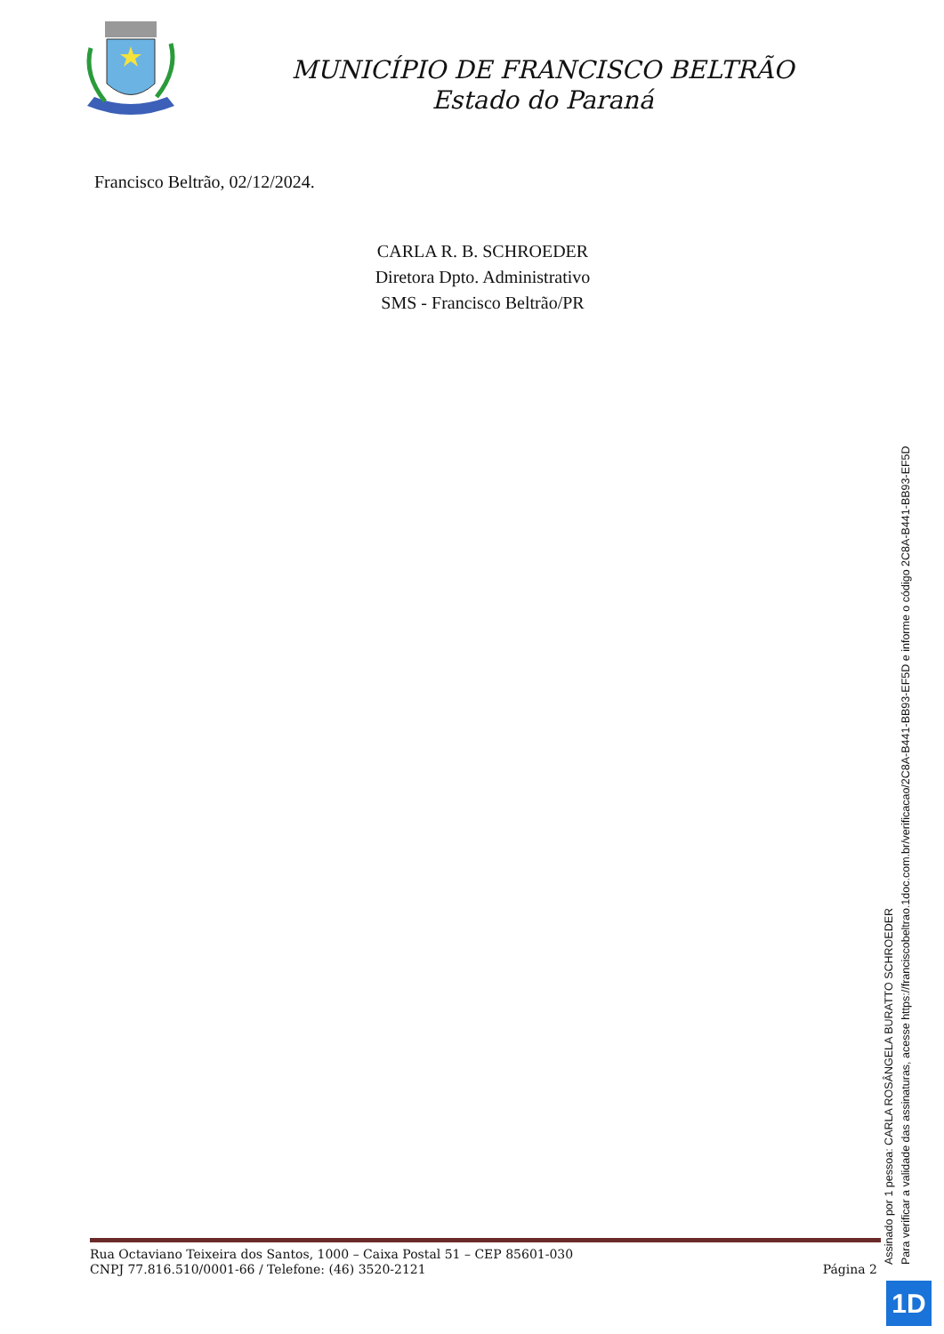MUNICÍPIO DE FRANCISCO BELTRÃO
Estado do Paraná
Francisco Beltrão, 02/12/2024.
CARLA R. B. SCHROEDER
Diretora Dpto. Administrativo
SMS - Francisco Beltrão/PR
Rua Octaviano Teixeira dos Santos, 1000 – Caixa Postal 51 – CEP 85601-030
CNPJ 77.816.510/0001-66 / Telefone: (46) 3520-2121
Página 2
Assinado por 1 pessoa: CARLA ROSÂNGELA BURATTO SCHROEDER
Para verificar a validade das assinaturas, acesse https://franciscobeltrao.1doc.com.br/verificacao/2C8A-B441-BB93-EF5D e informe o código 2C8A-B441-BB93-EF5D
1D